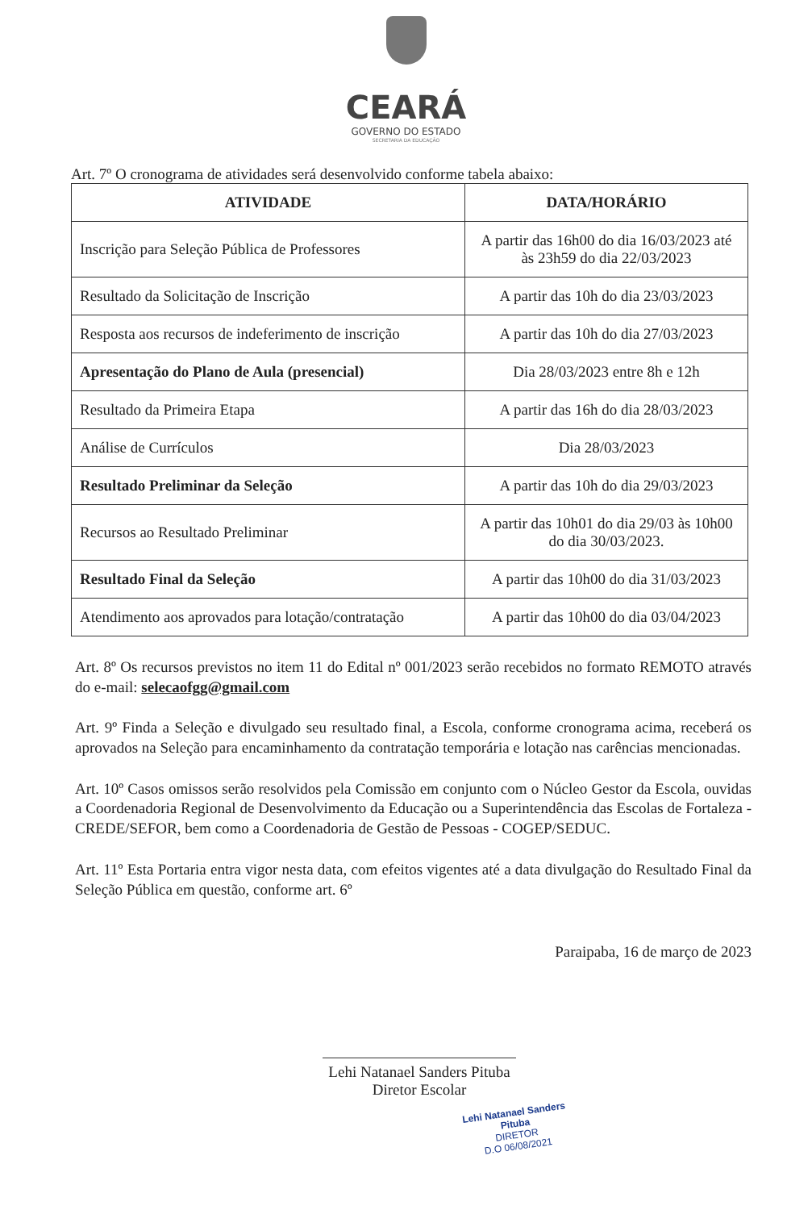CEARÁ
GOVERNO DO ESTADO
SECRETARIA DA EDUCAÇÃO
Art. 7º O cronograma de atividades será desenvolvido conforme tabela abaixo:
| ATIVIDADE | DATA/HORÁRIO |
| --- | --- |
| Inscrição para Seleção Pública de Professores | A partir das 16h00 do dia 16/03/2023 até às 23h59 do dia 22/03/2023 |
| Resultado da Solicitação de Inscrição | A partir das 10h do dia 23/03/2023 |
| Resposta aos recursos de indeferimento de inscrição | A partir das 10h do dia 27/03/2023 |
| Apresentação do Plano de Aula (presencial) | Dia 28/03/2023 entre 8h e 12h |
| Resultado da Primeira Etapa | A partir das 16h do dia 28/03/2023 |
| Análise de Currículos | Dia 28/03/2023 |
| Resultado Preliminar da Seleção | A partir das 10h do dia 29/03/2023 |
| Recursos ao Resultado Preliminar | A partir das 10h01 do dia 29/03 às 10h00 do dia 30/03/2023. |
| Resultado Final da Seleção | A partir das 10h00 do dia 31/03/2023 |
| Atendimento aos aprovados para lotação/contratação | A partir das 10h00 do dia 03/04/2023 |
Art. 8º Os recursos previstos no item 11 do Edital nº 001/2023 serão recebidos no formato REMOTO através do e-mail: selecaofgg@gmail.com
Art. 9º Finda a Seleção e divulgado seu resultado final, a Escola, conforme cronograma acima, receberá os aprovados na Seleção para encaminhamento da contratação temporária e lotação nas carências mencionadas.
Art. 10º Casos omissos serão resolvidos pela Comissão em conjunto com o Núcleo Gestor da Escola, ouvidas a Coordenadoria Regional de Desenvolvimento da Educação ou a Superintendência das Escolas de Fortaleza - CREDE/SEFOR, bem como a Coordenadoria de Gestão de Pessoas - COGEP/SEDUC.
Art. 11º Esta Portaria entra vigor nesta data, com efeitos vigentes até a data divulgação do Resultado Final da Seleção Pública em questão, conforme art. 6º
Paraipaba, 16 de março de 2023
Lehi Natanael Sanders Pituba
Diretor Escolar
Lehi Natanael Sanders Pituba
DIRETOR
D.O 06/08/2021